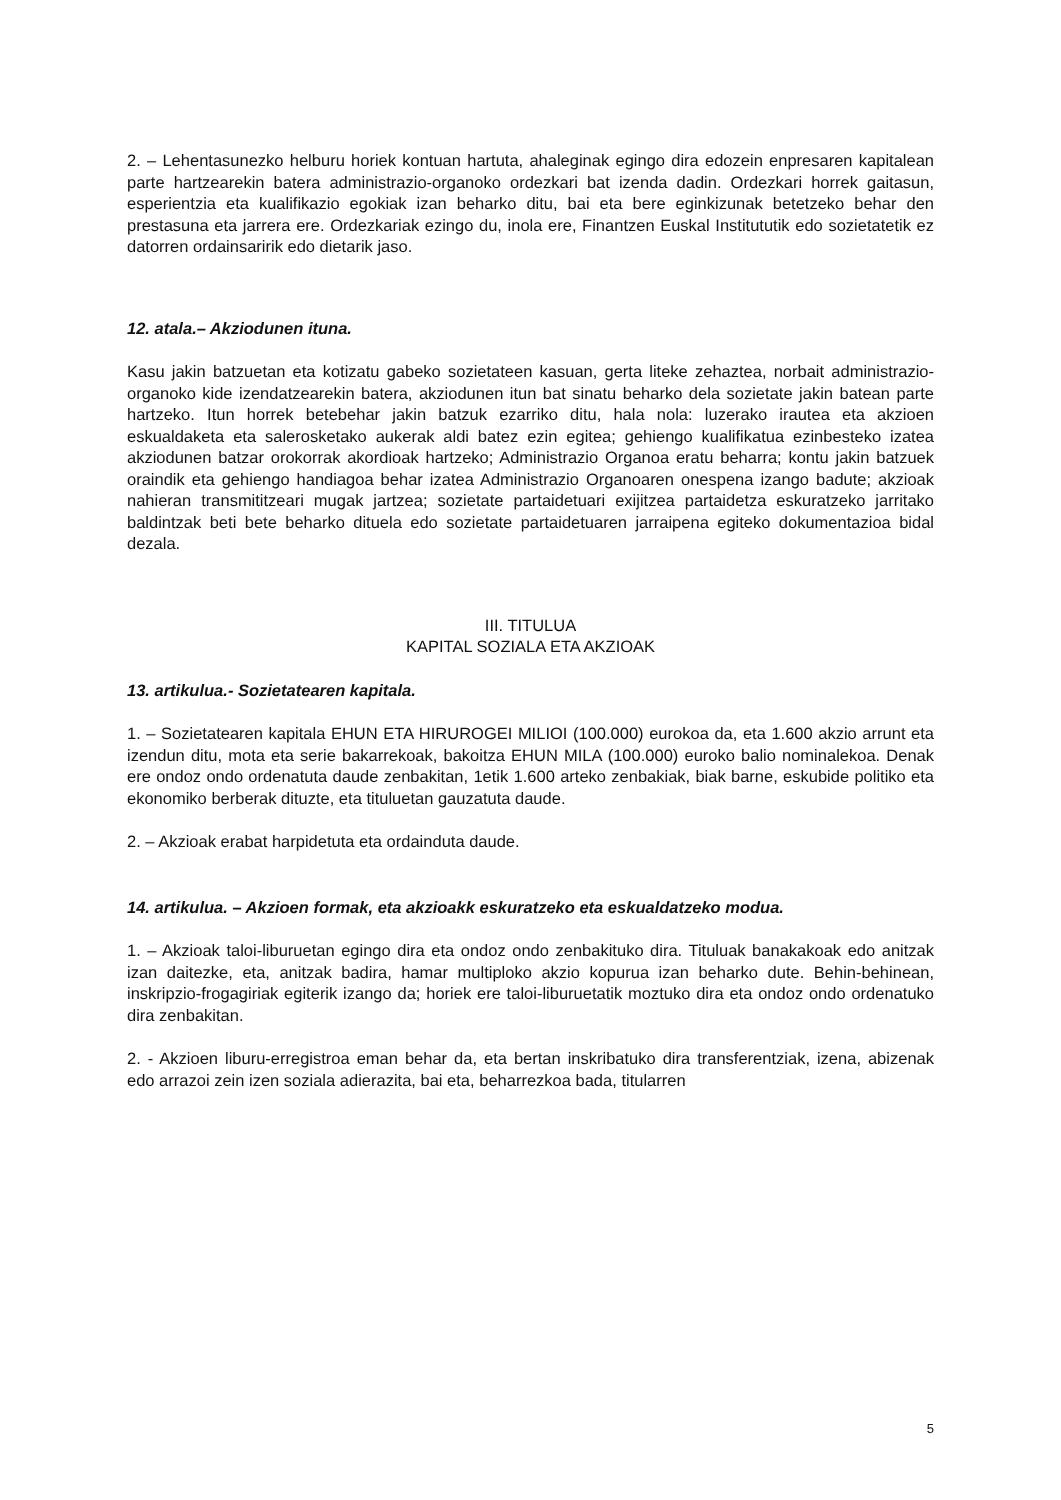2. – Lehentasunezko helburu horiek kontuan hartuta, ahaleginak egingo dira edozein enpresaren kapitalean parte hartzearekin batera administrazio-organoko ordezkari bat izenda dadin. Ordezkari horrek gaitasun, esperientzia eta kualifikazio egokiak izan beharko ditu, bai eta bere eginkizunak betetzeko behar den prestasuna eta jarrera ere. Ordezkariak ezingo du, inola ere, Finantzen Euskal Institututik edo sozietatetik ez datorren ordainsaririk edo dietarik jaso.
12. atala.– Akziodunen ituna.
Kasu jakin batzuetan eta kotizatu gabeko sozietateen kasuan, gerta liteke zehaztea, norbait administrazio-organoko kide izendatzearekin batera, akziodunen itun bat sinatu beharko dela sozietate jakin batean parte hartzeko. Itun horrek betebehar jakin batzuk ezarriko ditu, hala nola: luzerako irautea eta akzioen eskualdaketa eta salerosketako aukerak aldi batez ezin egitea; gehiengo kualifikatua ezinbesteko izatea akziodunen batzar orokorrak akordioak hartzeko; Administrazio Organoa eratu beharra; kontu jakin batzuek oraindik eta gehiengo handiagoa behar izatea Administrazio Organoaren onespena izango badute; akzioak nahieran transmititzeari mugak jartzea; sozietate partaidetuari exijitzea partaidetza eskuratzeko jarritako baldintzak beti bete beharko dituela edo sozietate partaidetuaren jarraipena egiteko dokumentazioa bidal dezala.
III. TITULUA
KAPITAL SOZIALA ETA AKZIOAK
13. artikulua.- Sozietatearen kapitala.
1. – Sozietatearen kapitala EHUN ETA HIRUROGEI MILIOI (100.000) eurokoa da, eta 1.600 akzio arrunt eta izendun ditu, mota eta serie bakarrekoak, bakoitza EHUN MILA (100.000) euroko balio nominalekoa. Denak ere ondoz ondo ordenatuta daude zenbakitan, 1etik 1.600 arteko zenbakiak, biak barne, eskubide politiko eta ekonomiko berberak dituzte, eta tituluetan gauzatuta daude.
2. – Akzioak erabat harpidetuta eta ordainduta daude.
14. artikulua. – Akzioen formak, eta akzioakk eskuratzeko eta eskualdatzeko modua.
1. – Akzioak taloi-liburuetan egingo dira eta ondoz ondo zenbakituko dira. Tituluak banakakoak edo anitzak izan daitezke, eta, anitzak badira, hamar multiploko akzio kopurua izan beharko dute. Behin-behinean, inskripzio-frogagiriak egiterik izango da; horiek ere taloi-liburuetatik moztuko dira eta ondoz ondo ordenatuko dira zenbakitan.
2. - Akzioen liburu-erregistroa eman behar da, eta bertan inskribatuko dira transferentziak, izena, abizenak edo arrazoi zein izen soziala adierazita, bai eta, beharrezkoa bada, titularren
5